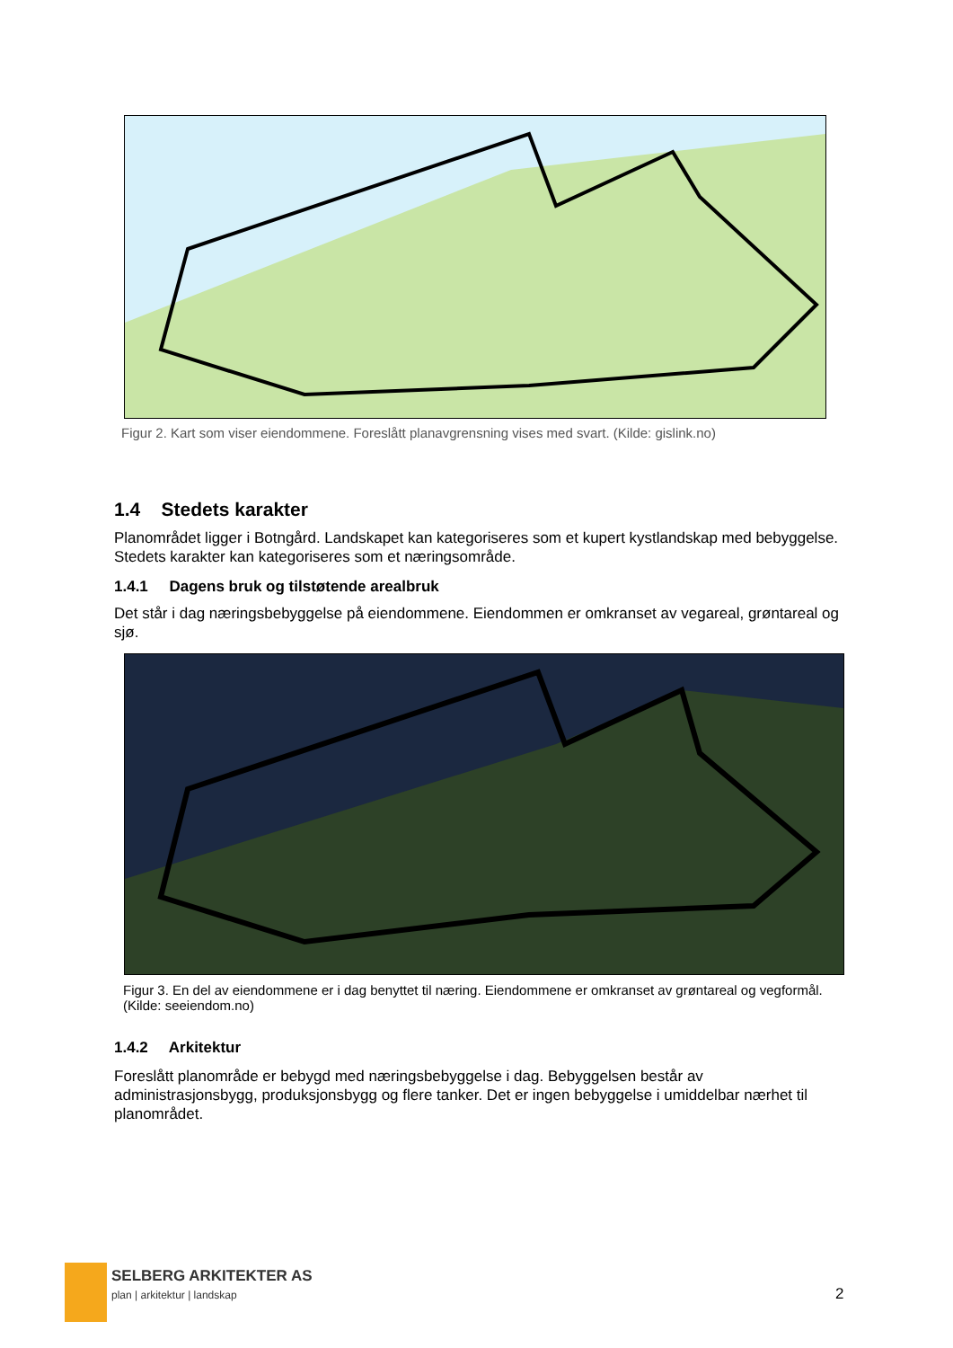Figur 2. Kart som viser eiendommene. Foreslått planavgrensning vises med svart. (Kilde: gislink.no)
1.4 Stedets karakter
Planområdet ligger i Botngård. Landskapet kan kategoriseres som et kupert kystlandskap med bebyggelse. Stedets karakter kan kategoriseres som et næringsområde.
1.4.1 Dagens bruk og tilstøtende arealbruk
Det står i dag næringsbebyggelse på eiendommene. Eiendommen er omkranset av vegareal, grøntareal og sjø.
Figur 3. En del av eiendommene er i dag benyttet til næring. Eiendommene er omkranset av grøntareal og vegformål. (Kilde: seeiendom.no)
1.4.2 Arkitektur
Foreslått planområde er bebygd med næringsbebyggelse i dag. Bebyggelsen består av administrasjonsbygg, produksjonsbygg og flere tanker. Det er ingen bebyggelse i umiddelbar nærhet til planområdet.
SELBERG ARKITEKTER AS
plan | arkitektur | landskap 2